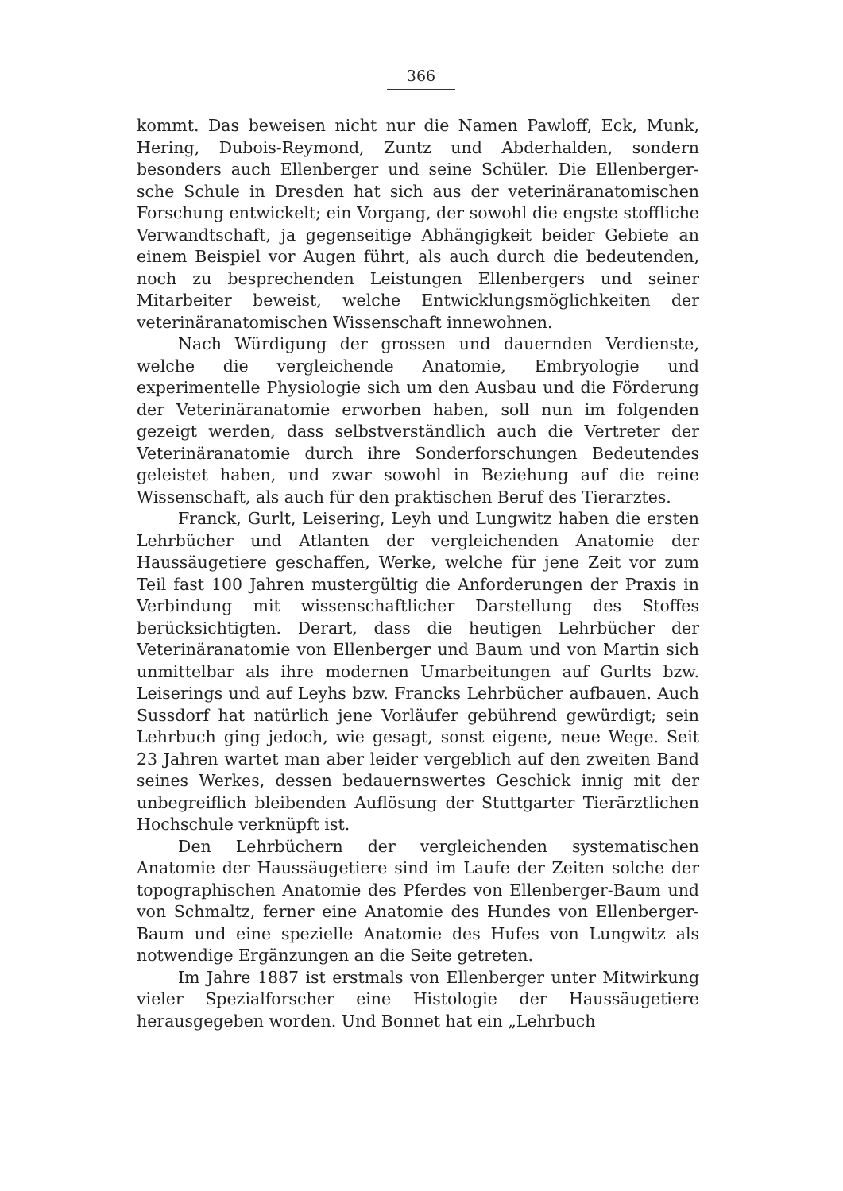366
kommt. Das beweisen nicht nur die Namen Pawloff, Eck, Munk, Hering, Dubois-Reymond, Zuntz und Abderhalden, sondern besonders auch Ellenberger und seine Schüler. Die Ellenberger-sche Schule in Dresden hat sich aus der veterinäranatomischen Forschung entwickelt; ein Vorgang, der sowohl die engste stoffliche Verwandtschaft, ja gegenseitige Abhängigkeit beider Gebiete an einem Beispiel vor Augen führt, als auch durch die bedeutenden, noch zu besprechenden Leistungen Ellenbergers und seiner Mitarbeiter beweist, welche Entwicklungsmöglichkeiten der veterinäranatomischen Wissenschaft innewohnen.
Nach Würdigung der grossen und dauernden Verdienste, welche die vergleichende Anatomie, Embryologie und experimentelle Physiologie sich um den Ausbau und die Förderung der Veterinäranatomie erworben haben, soll nun im folgenden gezeigt werden, dass selbstverständlich auch die Vertreter der Veterinäranatomie durch ihre Sonderforschungen Bedeutendes geleistet haben, und zwar sowohl in Beziehung auf die reine Wissenschaft, als auch für den praktischen Beruf des Tierarztes.
Franck, Gurlt, Leisering, Leyh und Lungwitz haben die ersten Lehrbücher und Atlanten der vergleichenden Anatomie der Haussäugetiere geschaffen, Werke, welche für jene Zeit vor zum Teil fast 100 Jahren mustergültig die Anforderungen der Praxis in Verbindung mit wissenschaftlicher Darstellung des Stoffes berücksichtigten. Derart, dass die heutigen Lehrbücher der Veterinäranatomie von Ellenberger und Baum und von Martin sich unmittelbar als ihre modernen Umarbeitungen auf Gurlts bzw. Leiserings und auf Leyhs bzw. Francks Lehrbücher aufbauen. Auch Sussdorf hat natürlich jene Vorläufer gebührend gewürdigt; sein Lehrbuch ging jedoch, wie gesagt, sonst eigene, neue Wege. Seit 23 Jahren wartet man aber leider vergeblich auf den zweiten Band seines Werkes, dessen bedauernswertes Geschick innig mit der unbegreiflich bleibenden Auflösung der Stuttgarter Tierärztlichen Hochschule verknüpft ist.
Den Lehrbüchern der vergleichenden systematischen Anatomie der Haussäugetiere sind im Laufe der Zeiten solche der topographischen Anatomie des Pferdes von Ellenberger-Baum und von Schmaltz, ferner eine Anatomie des Hundes von Ellenberger-Baum und eine spezielle Anatomie des Hufes von Lungwitz als notwendige Ergänzungen an die Seite getreten.
Im Jahre 1887 ist erstmals von Ellenberger unter Mitwirkung vieler Spezialforscher eine Histologie der Haussäugetiere herausgegeben worden. Und Bonnet hat ein „Lehrbuch